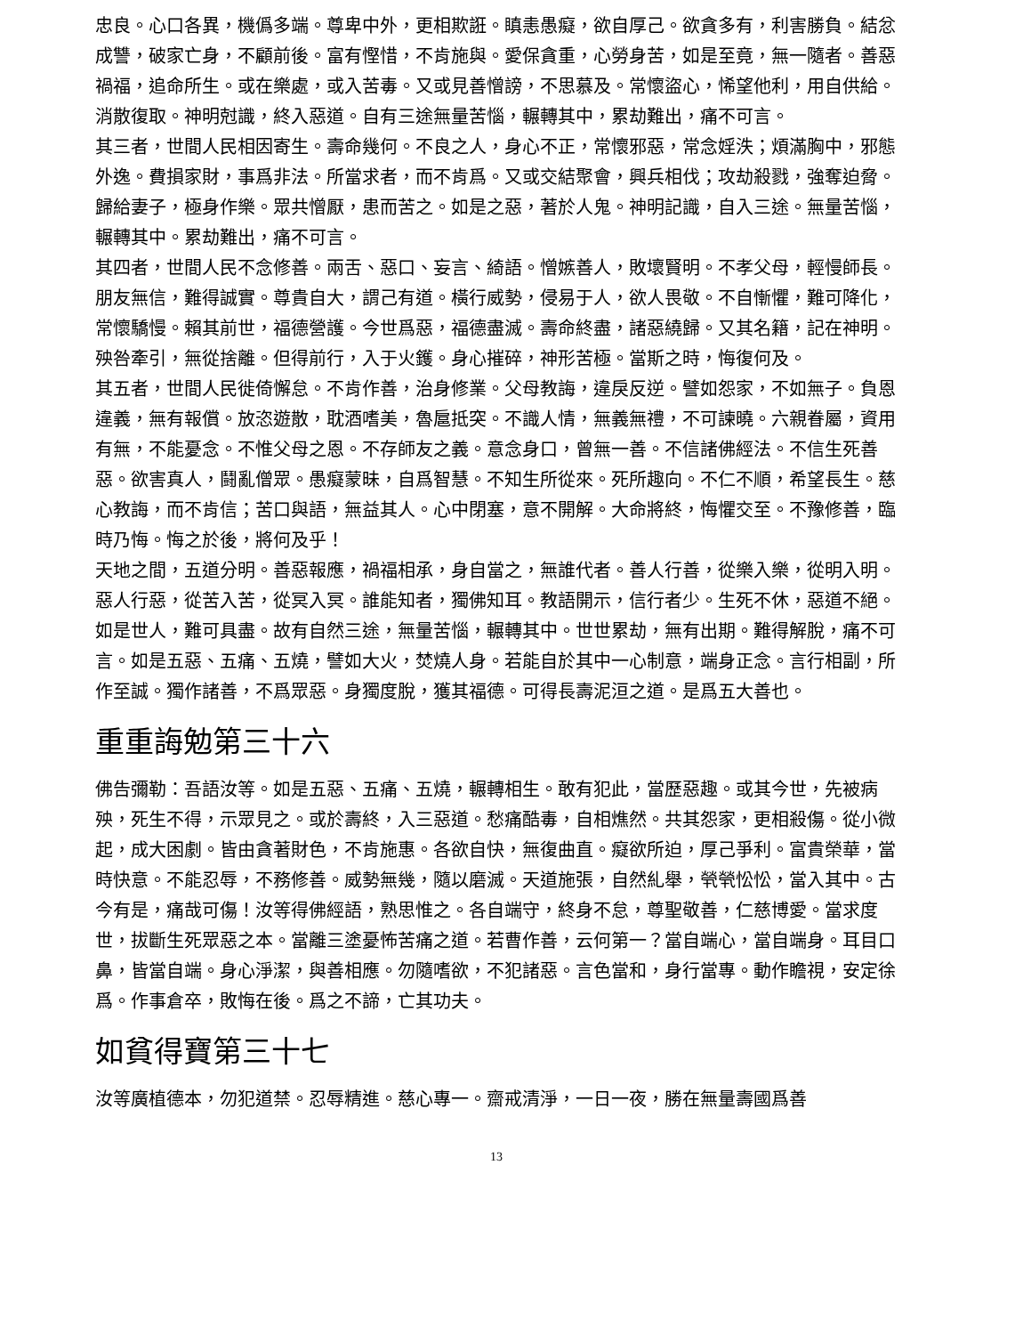忠良。心口各異，機僞多端。尊卑中外，更相欺誑。瞋恚愚癡，欲自厚己。欲貪多有，利害勝負。結忿成讐，破家亡身，不顧前後。富有慳惜，不肯施與。愛保貪重，心勞身苦，如是至竟，無一隨者。善惡禍福，追命所生。或在樂處，或入苦毒。又或見善憎謗，不思慕及。常懷盜心，悕望他利，用自供給。消散復取。神明尅識，終入惡道。自有三途無量苦惱，輾轉其中，累劫難出，痛不可言。
其三者，世間人民相因寄生。壽命幾何。不良之人，身心不正，常懷邪惡，常念婬泆；煩滿胸中，邪態外逸。費損家財，事爲非法。所當求者，而不肯爲。又或交結聚會，興兵相伐；攻劫殺戮，強奪迫脅。歸給妻子，極身作樂。眾共憎厭，患而苦之。如是之惡，著於人鬼。神明記識，自入三途。無量苦惱，輾轉其中。累劫難出，痛不可言。
其四者，世間人民不念修善。兩舌、惡口、妄言、綺語。憎嫉善人，敗壞賢明。不孝父母，輕慢師長。朋友無信，難得誠實。尊貴自大，謂己有道。橫行威勢，侵易于人，欲人畏敬。不自慚懼，難可降化，常懷驕慢。賴其前世，福德營護。今世爲惡，福德盡滅。壽命終盡，諸惡繞歸。又其名籍，記在神明。殃咎牽引，無從捨離。但得前行，入于火鑊。身心摧碎，神形苦極。當斯之時，悔復何及。
其五者，世間人民徙倚懈怠。不肯作善，治身修業。父母教誨，違戾反逆。譬如怨家，不如無子。負恩違義，無有報償。放恣遊散，耽酒嗜美，魯扈抵突。不識人情，無義無禮，不可諫曉。六親眷屬，資用有無，不能憂念。不惟父母之恩。不存師友之義。意念身口，曾無一善。不信諸佛經法。不信生死善惡。欲害真人，鬪亂僧眾。愚癡蒙昧，自爲智慧。不知生所從來。死所趣向。不仁不順，希望長生。慈心教誨，而不肯信；苦口與語，無益其人。心中閉塞，意不開解。大命將終，悔懼交至。不豫修善，臨時乃悔。悔之於後，將何及乎！
天地之間，五道分明。善惡報應，禍福相承，身自當之，無誰代者。善人行善，從樂入樂，從明入明。惡人行惡，從苦入苦，從冥入冥。誰能知者，獨佛知耳。教語開示，信行者少。生死不休，惡道不絕。如是世人，難可具盡。故有自然三途，無量苦惱，輾轉其中。世世累劫，無有出期。難得解脫，痛不可言。如是五惡、五痛、五燒，譬如大火，焚燒人身。若能自於其中一心制意，端身正念。言行相副，所作至誠。獨作諸善，不爲眾惡。身獨度脫，獲其福德。可得長壽泥洹之道。是爲五大善也。
重重誨勉第三十六
佛告彌勒：吾語汝等。如是五惡、五痛、五燒，輾轉相生。敢有犯此，當歷惡趣。或其今世，先被病殃，死生不得，示眾見之。或於壽終，入三惡道。愁痛酷毒，自相燋然。共其怨家，更相殺傷。從小微起，成大困劇。皆由貪著財色，不肯施惠。各欲自快，無復曲直。癡欲所迫，厚己爭利。富貴榮華，當時快意。不能忍辱，不務修善。威勢無幾，隨以磨滅。天道施張，自然糺舉，煢煢忪忪，當入其中。古今有是，痛哉可傷！汝等得佛經語，熟思惟之。各自端守，終身不怠，尊聖敬善，仁慈博愛。當求度世，拔斷生死眾惡之本。當離三塗憂怖苦痛之道。若曹作善，云何第一？當自端心，當自端身。耳目口鼻，皆當自端。身心淨潔，與善相應。勿隨嗜欲，不犯諸惡。言色當和，身行當專。動作瞻視，安定徐爲。作事倉卒，敗悔在後。爲之不諦，亡其功夫。
如貧得寶第三十七
汝等廣植德本，勿犯道禁。忍辱精進。慈心專一。齋戒清淨，一日一夜，勝在無量壽國爲善
13